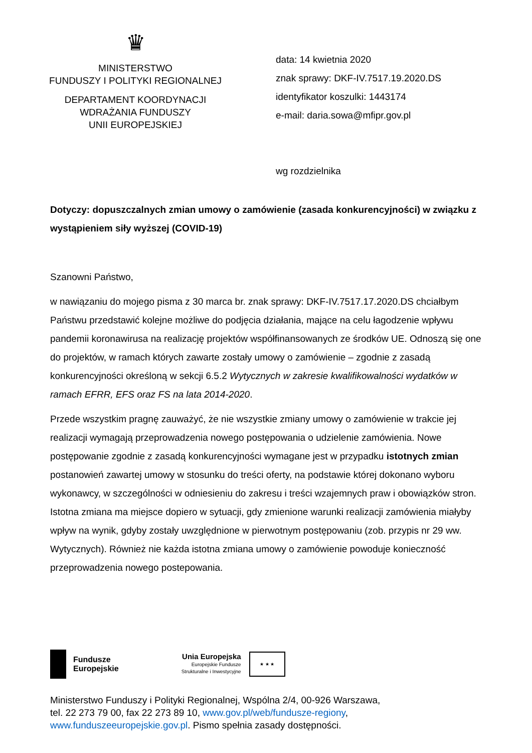♛
MINISTERSTWO
FUNDUSZY I POLITYKI REGIONALNEJ
DEPARTAMENT KOORDYNACJI
WDRAŻANIA FUNDUSZY
UNII EUROPEJSKIEJ
data: 14 kwietnia 2020
znak sprawy: DKF-IV.7517.19.2020.DS
identyfikator koszulki: 1443174
e-mail: daria.sowa@mfipr.gov.pl
wg rozdzielnika
Dotyczy: dopuszczalnych zmian umowy o zamówienie (zasada konkurencyjności) w związku z wystąpieniem siły wyższej (COVID-19)
Szanowni Państwo,
w nawiązaniu do mojego pisma z 30 marca br. znak sprawy: DKF-IV.7517.17.2020.DS chciałbym Państwu przedstawić kolejne możliwe do podjęcia działania, mające na celu łagodzenie wpływu pandemii koronawirusa na realizację projektów współfinansowanych ze środków UE. Odnoszą się one do projektów, w ramach których zawarte zostały umowy o zamówienie – zgodnie z zasadą konkurencyjności określoną w sekcji 6.5.2 Wytycznych w zakresie kwalifikowalności wydatków w ramach EFRR, EFS oraz FS na lata 2014-2020.
Przede wszystkim pragnę zauważyć, że nie wszystkie zmiany umowy o zamówienie w trakcie jej realizacji wymagają przeprowadzenia nowego postępowania o udzielenie zamówienia. Nowe postępowanie zgodnie z zasadą konkurencyjności wymagane jest w przypadku istotnych zmian postanowień zawartej umowy w stosunku do treści oferty, na podstawie której dokonano wyboru wykonawcy, w szczególności w odniesieniu do zakresu i treści wzajemnych praw i obowiązków stron. Istotna zmiana ma miejsce dopiero w sytuacji, gdy zmienione warunki realizacji zamówienia miałyby wpływ na wynik, gdyby zostały uwzględnione w pierwotnym postępowaniu (zob. przypis nr 29 ww. Wytycznych). Również nie każda istotna zmiana umowy o zamówienie powoduje konieczność przeprowadzenia nowego postepowania.
Fundusze
Europejskie
Unia Europejska
Europejskie Fundusze
Strukturalne i Inwestycyjne
★ ★ ★
Ministerstwo Funduszy i Polityki Regionalnej, Wspólna 2/4, 00-926 Warszawa,
tel. 22 273 79 00, fax 22 273 89 10, www.gov.pl/web/fundusze-regiony,
www.funduszeeuropejskie.gov.pl. Pismo spełnia zasady dostępności.